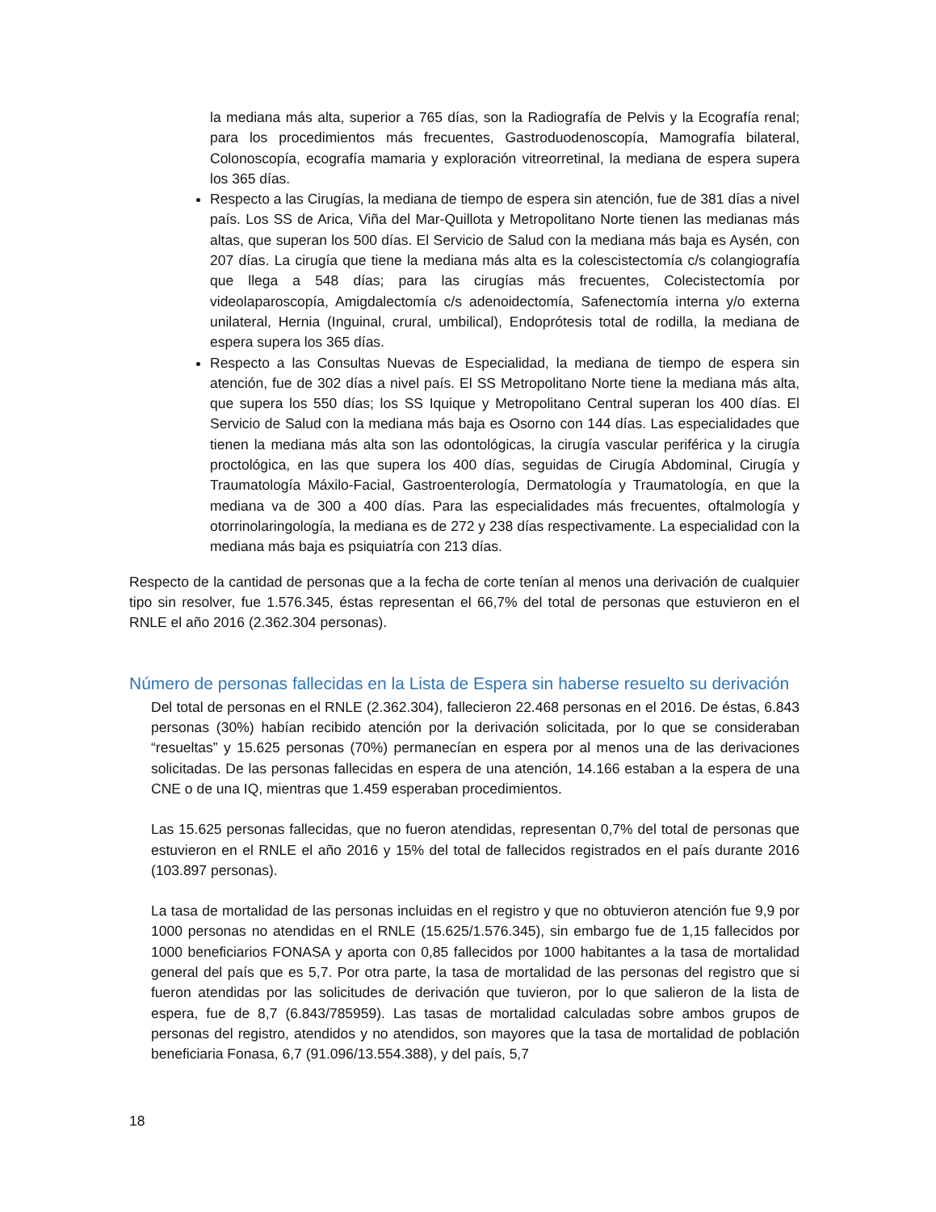la mediana más alta, superior a 765 días, son la Radiografía de Pelvis y la Ecografía renal; para los procedimientos más frecuentes, Gastroduodenoscopía, Mamografía bilateral, Colonoscopía, ecografía mamaria y exploración vitreorretinal, la mediana de espera supera los 365 días.
Respecto a las Cirugías, la mediana de tiempo de espera sin atención, fue de 381 días a nivel país. Los SS de Arica, Viña del Mar-Quillota y Metropolitano Norte tienen las medianas más altas, que superan los 500 días. El Servicio de Salud con la mediana más baja es Aysén, con 207 días. La cirugía que tiene la mediana más alta es la colescistectomía c/s colangiografía que llega a 548 días; para las cirugías más frecuentes, Colecistectomía por videolaparoscopía, Amigdalectomía c/s adenoidectomía, Safenectomía interna y/o externa unilateral, Hernia (Inguinal, crural, umbilical), Endoprótesis total de rodilla, la mediana de espera supera los 365 días.
Respecto a las Consultas Nuevas de Especialidad, la mediana de tiempo de espera sin atención, fue de 302 días a nivel país. El SS Metropolitano Norte tiene la mediana más alta, que supera los 550 días; los SS Iquique y Metropolitano Central superan los 400 días. El Servicio de Salud con la mediana más baja es Osorno con 144 días. Las especialidades que tienen la mediana más alta son las odontológicas, la cirugía vascular periférica y la cirugía proctológica, en las que supera los 400 días, seguidas de Cirugía Abdominal, Cirugía y Traumatología Máxilo-Facial, Gastroenterología, Dermatología y Traumatología, en que la mediana va de 300 a 400 días. Para las especialidades más frecuentes, oftalmología y otorrinolaringología, la mediana es de 272 y 238 días respectivamente. La especialidad con la mediana más baja es psiquiatría con 213 días.
Respecto de la cantidad de personas que a la fecha de corte tenían al menos una derivación de cualquier tipo sin resolver, fue 1.576.345, éstas representan el 66,7% del total de personas que estuvieron en el RNLE el año 2016 (2.362.304 personas).
Número de personas fallecidas en la Lista de Espera sin haberse resuelto su derivación
Del total de personas en el RNLE (2.362.304), fallecieron 22.468 personas en el 2016. De éstas, 6.843 personas (30%) habían recibido atención por la derivación solicitada, por lo que se consideraban “resueltas” y 15.625 personas (70%) permanecían en espera por al menos una de las derivaciones solicitadas. De las personas fallecidas en espera de una atención, 14.166 estaban a la espera de una CNE o de una IQ, mientras que 1.459 esperaban procedimientos.
Las 15.625 personas fallecidas, que no fueron atendidas, representan 0,7% del total de personas que estuvieron en el RNLE el año 2016 y 15% del total de fallecidos registrados en el país durante 2016 (103.897 personas).
La tasa de mortalidad de las personas incluidas en el registro y que no obtuvieron atención fue 9,9 por 1000 personas no atendidas en el RNLE (15.625/1.576.345), sin embargo fue de 1,15 fallecidos por 1000 beneficiarios FONASA y aporta con 0,85 fallecidos por 1000 habitantes a la tasa de mortalidad general del país que es 5,7. Por otra parte, la tasa de mortalidad de las personas del registro que si fueron atendidas por las solicitudes de derivación que tuvieron, por lo que salieron de la lista de espera, fue de 8,7 (6.843/785959). Las tasas de mortalidad calculadas sobre ambos grupos de personas del registro, atendidos y no atendidos, son mayores que la tasa de mortalidad de población beneficiaria Fonasa, 6,7 (91.096/13.554.388), y del país, 5,7
18